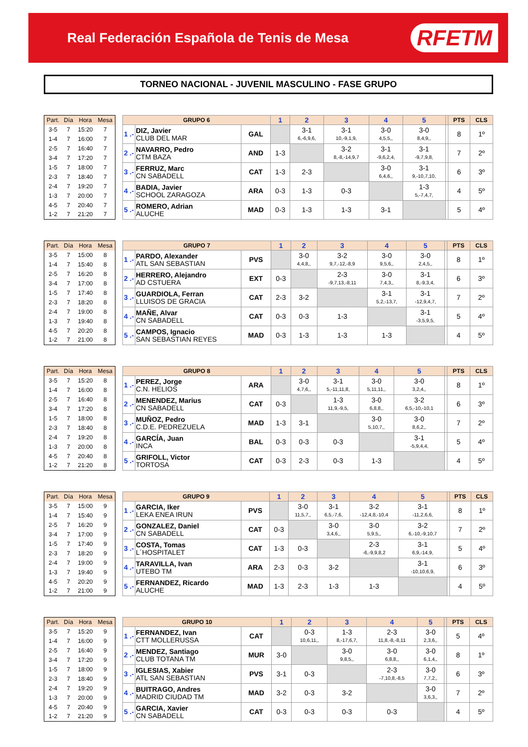Real Federación Española de Tenis de Mesa
RFETM
TORNEO NACIONAL - JUVENIL MASCULINO - FASE GRUPO
| Part. | Día | Hora | Mesa |
| --- | --- | --- | --- |
| 3-5 | 7 | 15:20 | 7 |
| 1-4 | 7 | 16:00 | 7 |
| 2-5 | 7 | 16:40 | 7 |
| 3-4 | 7 | 17:20 | 7 |
| 1-5 | 7 | 18:00 | 7 |
| 2-3 | 7 | 18:40 | 7 |
| 2-4 | 7 | 19:20 | 7 |
| 1-3 | 7 | 20:00 | 7 |
| 4-5 | 7 | 20:40 | 7 |
| 1-2 | 7 | 21:20 | 7 |
| GRUPO 6 | | | 1 | 2 | 3 | 4 | 5 | | PTS | CLS |
| --- | --- | --- | --- | --- | --- | --- | --- | --- | --- | --- |
| 1 .- | DIZ, Javier CLUB DEL MAR | GAL | | 3-1 6,-6,9,6, | 3-1 10,-9,1,9, | 3-0 4,5,5,, | 3-0 8,4,9,, | | 8 | 1º |
| 2 .- | NAVARRO, Pedro CTM BAZA | AND | 1-3 | | 3-2 8,-8,-14,9,7 | 3-1 -9,6,2,4, | 3-1 -9,7,9,8, | | 7 | 2º |
| 3 .- | FERRUZ, Marc CN SABADELL | CAT | 1-3 | 2-3 | | 3-0 6,4,6,, | 3-1 9,-10,7,10, | | 6 | 3º |
| 4 .- | BADIA, Javier SCHOOL ZARAGOZA | ARA | 0-3 | 1-3 | 0-3 | | 1-3 5,-7,4,7, | | 4 | 5º |
| 5 .- | ROMERO, Adrian ALUCHE | MAD | 0-3 | 1-3 | 1-3 | 3-1 | | | 5 | 4º |
| Part. | Día | Hora | Mesa |
| --- | --- | --- | --- |
| 3-5 | 7 | 15:00 | 8 |
| 1-4 | 7 | 15:40 | 8 |
| 2-5 | 7 | 16:20 | 8 |
| 3-4 | 7 | 17:00 | 8 |
| 1-5 | 7 | 17:40 | 8 |
| 2-3 | 7 | 18:20 | 8 |
| 2-4 | 7 | 19:00 | 8 |
| 1-3 | 7 | 19:40 | 8 |
| 4-5 | 7 | 20:20 | 8 |
| 1-2 | 7 | 21:00 | 8 |
| GRUPO 7 | | | 1 | 2 | 3 | 4 | 5 | | PTS | CLS |
| --- | --- | --- | --- | --- | --- | --- | --- | --- | --- | --- |
| 1 .- | PARDO, Alexander ATL SAN SEBASTIAN | PVS | | 3-0 4,4,8,, | 3-2 9,7,-12,-8,9 | 3-0 9,5,6,, | 3-0 2,4,5,, | | 8 | 1º |
| 2 .- | HERRERO, Alejandro AD CSTUERA | EXT | 0-3 | | 2-3 -9,7,13,-8,11 | 3-0 7,4,3,, | 3-1 8,-9,3,4, | | 6 | 3º |
| 3 .- | GUARDIOLA, Ferran LLUISOS DE GRACIA | CAT | 2-3 | 3-2 | | 3-1 5,2,-13,7, | 3-1 -12,9,4,7, | | 7 | 2º |
| 4 .- | MAÑE, Alvar CN SABADELL | CAT | 0-3 | 0-3 | 1-3 | | 3-1 -3,5,9,5, | | 5 | 4º |
| 5 .- | CAMPOS, Ignacio SAN SEBASTIAN REYES | MAD | 0-3 | 1-3 | 1-3 | 1-3 | | | 4 | 5º |
| Part. | Día | Hora | Mesa |
| --- | --- | --- | --- |
| 3-5 | 7 | 15:20 | 8 |
| 1-4 | 7 | 16:00 | 8 |
| 2-5 | 7 | 16:40 | 8 |
| 3-4 | 7 | 17:20 | 8 |
| 1-5 | 7 | 18:00 | 8 |
| 2-3 | 7 | 18:40 | 8 |
| 2-4 | 7 | 19:20 | 8 |
| 1-3 | 7 | 20:00 | 8 |
| 4-5 | 7 | 20:40 | 8 |
| 1-2 | 7 | 21:20 | 8 |
| GRUPO 8 | | | 1 | 2 | 3 | 4 | 5 | | PTS | CLS |
| --- | --- | --- | --- | --- | --- | --- | --- | --- | --- | --- |
| 1 .- | PEREZ, Jorge C.N. HELIOS | ARA | | 3-0 4,7,6,, | 3-1 5,-11,11,8, | 3-0 5,11,11,, | 3-0 3,2,4,, | | 8 | 1º |
| 2 .- | MENENDEZ, Marius CN SABADELL | CAT | 0-3 | | 1-3 11,9,-9,5, | 3-0 6,8,8,, | 3-2 6,5,-10,-10,1 | | 6 | 3º |
| 3 .- | MUÑOZ, Pedro C.D.E. PEDREZUELA | MAD | 1-3 | 3-1 | | 3-0 5,10,7,, | 3-0 8,6,2,, | | 7 | 2º |
| 4 .- | GARCÍA, Juan INCA | BAL | 0-3 | 0-3 | 0-3 | | 3-1 -5,9,4,4, | | 5 | 4º |
| 5 .- | GRIFOLL, Victor TORTOSA | CAT | 0-3 | 2-3 | 0-3 | 1-3 | | | 4 | 5º |
| Part. | Día | Hora | Mesa |
| --- | --- | --- | --- |
| 3-5 | 7 | 15:00 | 9 |
| 1-4 | 7 | 15:40 | 9 |
| 2-5 | 7 | 16:20 | 9 |
| 3-4 | 7 | 17:00 | 9 |
| 1-5 | 7 | 17:40 | 9 |
| 2-3 | 7 | 18:20 | 9 |
| 2-4 | 7 | 19:00 | 9 |
| 1-3 | 7 | 19:40 | 9 |
| 4-5 | 7 | 20:20 | 9 |
| 1-2 | 7 | 21:00 | 9 |
| GRUPO 9 | | | 1 | 2 | 3 | 4 | 5 | | PTS | CLS |
| --- | --- | --- | --- | --- | --- | --- | --- | --- | --- | --- |
| 1 .- | GARCIA, Iker LEKA ENEA IRUN | PVS | | 3-0 11,5,7,, | 3-1 6,5,-7,6, | 3-2 -12,4,8,-10,4 | 3-1 -11,2,6,6, | | 8 | 1º |
| 2 .- | GONZALEZ, Daniel CN SABADELL | CAT | 0-3 | | 3-0 3,4,6,, | 3-0 5,9,5,, | 3-2 6,-10,-9,10,7 | | 7 | 2º |
| 3 .- | COSTA, Tomas L´HOSPITALET | CAT | 1-3 | 0-3 | | 2-3 -6,-9,9,8,2 | 3-1 6,9,-14,9, | | 5 | 4º |
| 4 .- | TARAVILLA, Ivan UTEBO TM | ARA | 2-3 | 0-3 | 3-2 | | 3-1 -10,10,6,9, | | 6 | 3º |
| 5 .- | FERNANDEZ, Ricardo ALUCHE | MAD | 1-3 | 2-3 | 1-3 | 1-3 | | | 4 | 5º |
| Part. | Día | Hora | Mesa |
| --- | --- | --- | --- |
| 3-5 | 7 | 15:20 | 9 |
| 1-4 | 7 | 16:00 | 9 |
| 2-5 | 7 | 16:40 | 9 |
| 3-4 | 7 | 17:20 | 9 |
| 1-5 | 7 | 18:00 | 9 |
| 2-3 | 7 | 18:40 | 9 |
| 2-4 | 7 | 19:20 | 9 |
| 1-3 | 7 | 20:00 | 9 |
| 4-5 | 7 | 20:40 | 9 |
| 1-2 | 7 | 21:20 | 9 |
| GRUPO 10 | | | 1 | 2 | 3 | 4 | 5 | | PTS | CLS |
| --- | --- | --- | --- | --- | --- | --- | --- | --- | --- | --- |
| 1 .- | FERNANDEZ, Ivan CTT MOLLERUSSA | CAT | | 0-3 10,6,11,, | 1-3 8,-17,6,7, | 2-3 11,8,-8,-8,11 | 3-0 2,3,6,, | | 5 | 4º |
| 2 .- | MENDEZ, Santiago CLUB TOTANA TM | MUR | 3-0 | | 3-0 9,8,5,, | 3-0 6,8,8,, | 3-0 6,1,4,, | | 8 | 1º |
| 3 .- | IGLESIAS, Xabier ATL SAN SEBASTIAN | PVS | 3-1 | 0-3 | | 2-3 -7,10,8,-8,5 | 3-0 7,7,2,, | | 6 | 3º |
| 4 .- | BUITRAGO, Andres MADRID CIUDAD TM | MAD | 3-2 | 0-3 | 3-2 | | 3-0 3,6,3,, | | 7 | 2º |
| 5 .- | GARCIA, Xavier CN SABADELL | CAT | 0-3 | 0-3 | 0-3 | 0-3 | | | 4 | 5º |